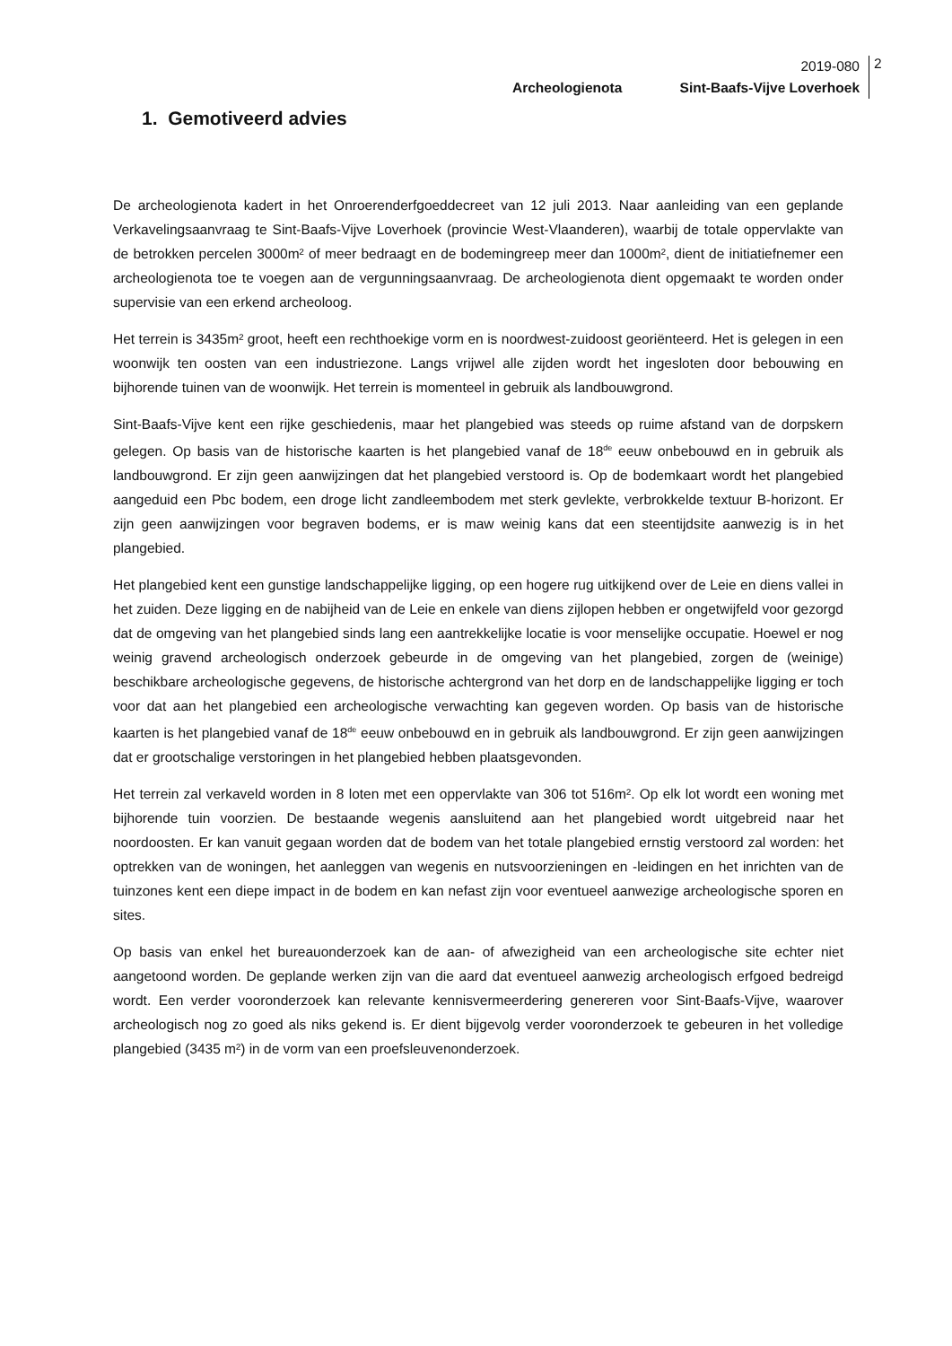2019-080
Archeologienota Sint-Baafs-Vijve Loverhoek
2
1. Gemotiveerd advies
De archeologienota kadert in het Onroerenderfgoeddecreet van 12 juli 2013. Naar aanleiding van een geplande Verkavelingsaanvraag te Sint-Baafs-Vijve Loverhoek (provincie West-Vlaanderen), waarbij de totale oppervlakte van de betrokken percelen 3000m² of meer bedraagt en de bodemingreep meer dan 1000m², dient de initiatiefnemer een archeologienota toe te voegen aan de vergunningsaanvraag. De archeologienota dient opgemaakt te worden onder supervisie van een erkend archeoloog.
Het terrein is 3435m² groot, heeft een rechthoekige vorm en is noordwest-zuidoost georiënteerd. Het is gelegen in een woonwijk ten oosten van een industriezone. Langs vrijwel alle zijden wordt het ingesloten door bebouwing en bijhorende tuinen van de woonwijk. Het terrein is momenteel in gebruik als landbouwgrond.
Sint-Baafs-Vijve kent een rijke geschiedenis, maar het plangebied was steeds op ruime afstand van de dorpskern gelegen. Op basis van de historische kaarten is het plangebied vanaf de 18<sup>de</sup> eeuw onbebouwd en in gebruik als landbouwgrond. Er zijn geen aanwijzingen dat het plangebied verstoord is. Op de bodemkaart wordt het plangebied aangeduid een Pbc bodem, een droge licht zandleembodem met sterk gevlekte, verbrokkelde textuur B-horizont. Er zijn geen aanwijzingen voor begraven bodems, er is maw weinig kans dat een steentijdsite aanwezig is in het plangebied.
Het plangebied kent een gunstige landschappelijke ligging, op een hogere rug uitkijkend over de Leie en diens vallei in het zuiden. Deze ligging en de nabijheid van de Leie en enkele van diens zijlopen hebben er ongetwijfeld voor gezorgd dat de omgeving van het plangebied sinds lang een aantrekkelijke locatie is voor menselijke occupatie. Hoewel er nog weinig gravend archeologisch onderzoek gebeurde in de omgeving van het plangebied, zorgen de (weinige) beschikbare archeologische gegevens, de historische achtergrond van het dorp en de landschappelijke ligging er toch voor dat aan het plangebied een archeologische verwachting kan gegeven worden. Op basis van de historische kaarten is het plangebied vanaf de 18<sup>de</sup> eeuw onbebouwd en in gebruik als landbouwgrond. Er zijn geen aanwijzingen dat er grootschalige verstoringen in het plangebied hebben plaatsgevonden.
Het terrein zal verkaveld worden in 8 loten met een oppervlakte van 306 tot 516m². Op elk lot wordt een woning met bijhorende tuin voorzien. De bestaande wegenis aansluitend aan het plangebied wordt uitgebreid naar het noordoosten. Er kan vanuit gegaan worden dat de bodem van het totale plangebied ernstig verstoord zal worden: het optrekken van de woningen, het aanleggen van wegenis en nutsvoorzieningen en -leidingen en het inrichten van de tuinzones kent een diepe impact in de bodem en kan nefast zijn voor eventueel aanwezige archeologische sporen en sites.
Op basis van enkel het bureauonderzoek kan de aan- of afwezigheid van een archeologische site echter niet aangetoond worden. De geplande werken zijn van die aard dat eventueel aanwezig archeologisch erfgoed bedreigd wordt. Een verder vooronderzoek kan relevante kennisvermeerdering genereren voor Sint-Baafs-Vijve, waarover archeologisch nog zo goed als niks gekend is. Er dient bijgevolg verder vooronderzoek te gebeuren in het volledige plangebied (3435 m²) in de vorm van een proefsleuvenonderzoek.